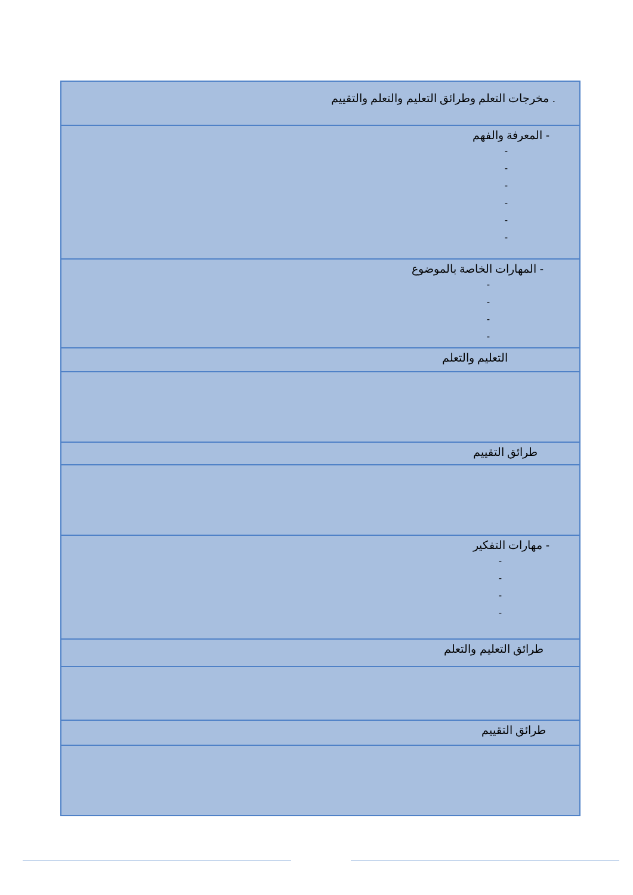| . مخرجات التعلم وطرائق التعليم والتعلم والتقييم |
| - المعرفة والفهم - - - - - - |
| - المهارات الخاصة بالموضوع - - - - |
| التعليم والتعلم |
| طرائق التقييم |
| - مهارات التفكير - - - - |
| طرائق التعليم والتعلم |
| طرائق التقييم |